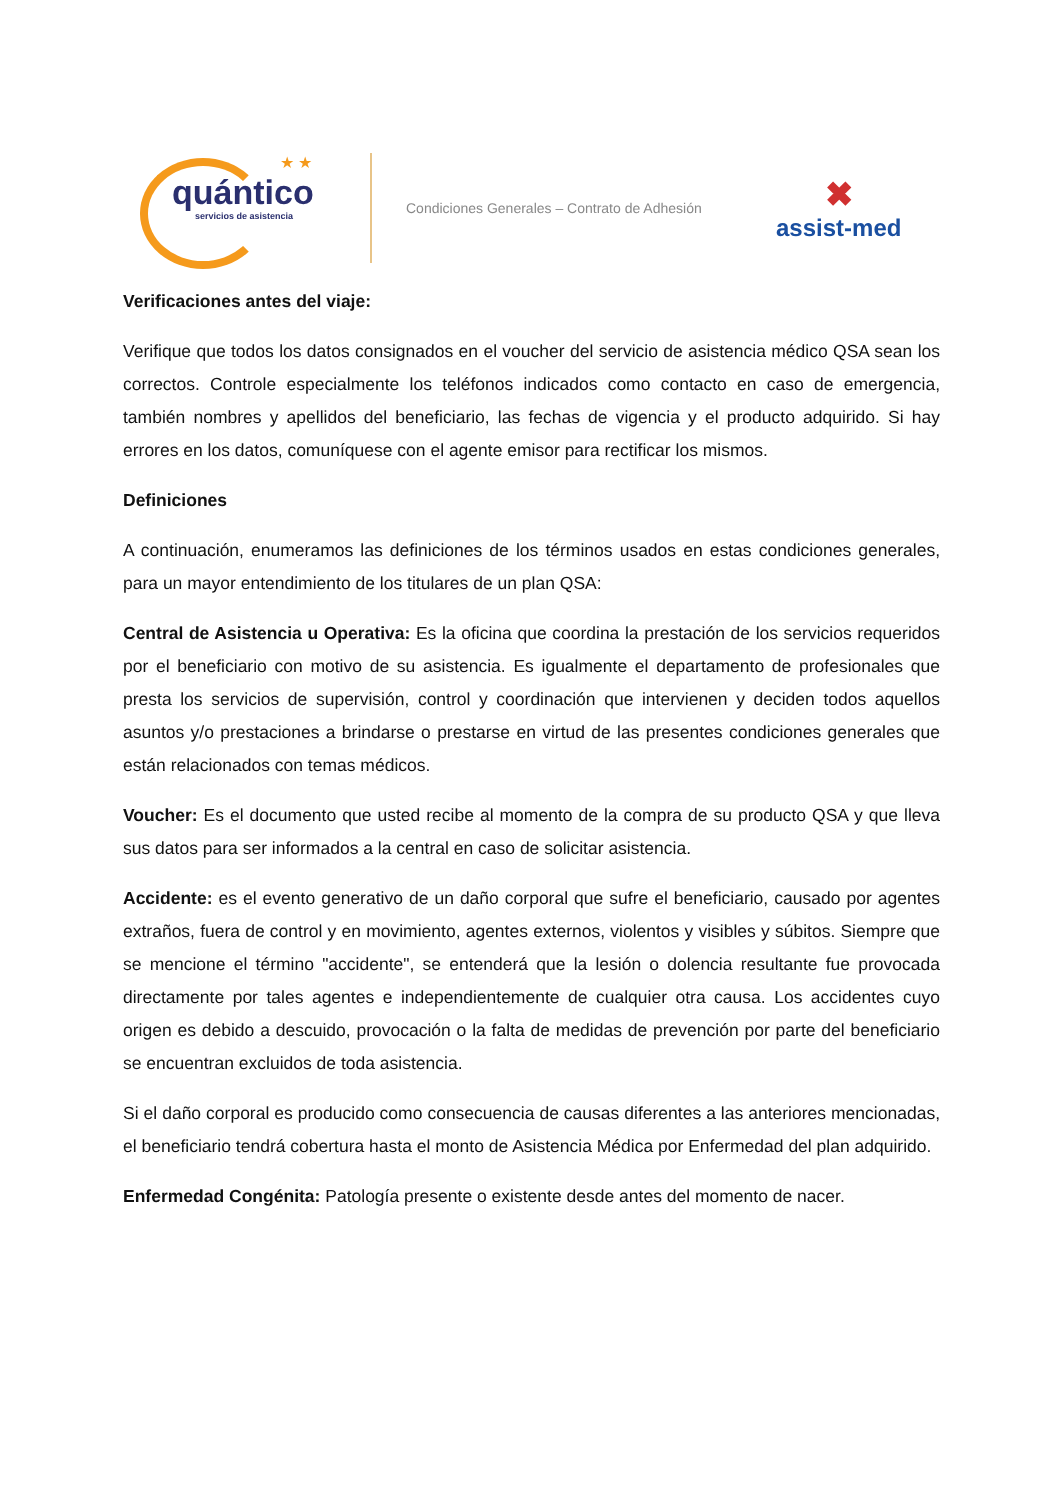★ ★
quántico
servicios de asistencia
Condiciones Generales – Contrato de Adhesión
✖
assist-med
Verificaciones antes del viaje:
Verifique que todos los datos consignados en el voucher del servicio de asistencia médico QSA sean los correctos. Controle especialmente los teléfonos indicados como contacto en caso de emergencia, también nombres y apellidos del beneficiario, las fechas de vigencia y el producto adquirido. Si hay errores en los datos, comuníquese con el agente emisor para rectificar los mismos.
Definiciones
A continuación, enumeramos las definiciones de los términos usados en estas condiciones generales, para un mayor entendimiento de los titulares de un plan QSA:
Central de Asistencia u Operativa: Es la oficina que coordina la prestación de los servicios requeridos por el beneficiario con motivo de su asistencia. Es igualmente el departamento de profesionales que presta los servicios de supervisión, control y coordinación que intervienen y deciden todos aquellos asuntos y/o prestaciones a brindarse o prestarse en virtud de las presentes condiciones generales que están relacionados con temas médicos.
Voucher: Es el documento que usted recibe al momento de la compra de su producto QSA y que lleva sus datos para ser informados a la central en caso de solicitar asistencia.
Accidente: es el evento generativo de un daño corporal que sufre el beneficiario, causado por agentes extraños, fuera de control y en movimiento, agentes externos, violentos y visibles y súbitos. Siempre que se mencione el término "accidente", se entenderá que la lesión o dolencia resultante fue provocada directamente por tales agentes e independientemente de cualquier otra causa. Los accidentes cuyo origen es debido a descuido, provocación o la falta de medidas de prevención por parte del beneficiario se encuentran excluidos de toda asistencia.
Si el daño corporal es producido como consecuencia de causas diferentes a las anteriores mencionadas, el beneficiario tendrá cobertura hasta el monto de Asistencia Médica por Enfermedad del plan adquirido.
Enfermedad Congénita: Patología presente o existente desde antes del momento de nacer.